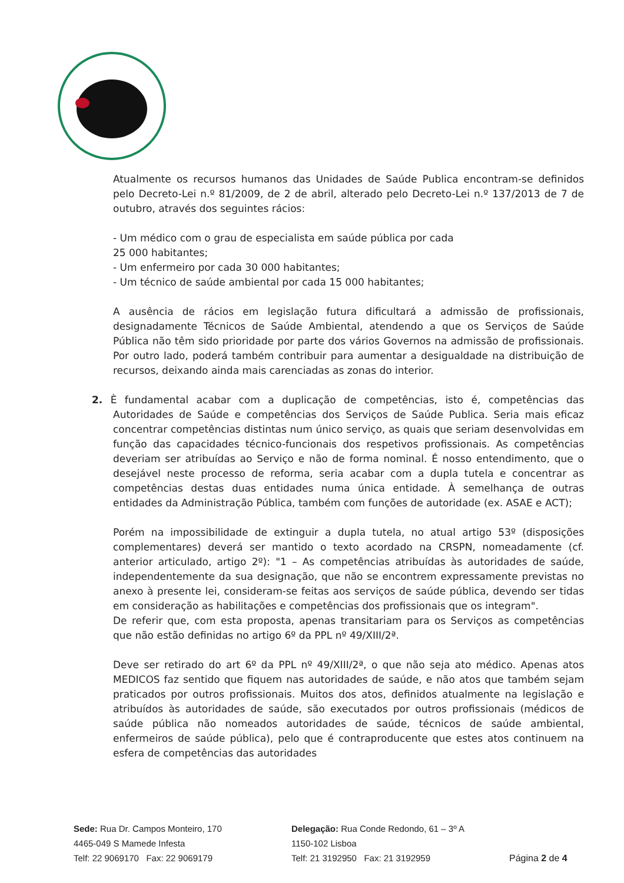Atualmente os recursos humanos das Unidades de Saúde Publica encontram-se definidos pelo Decreto-Lei n.º 81/2009, de 2 de abril, alterado pelo Decreto-Lei n.º 137/2013 de 7 de outubro, através dos seguintes rácios:
- Um médico com o grau de especialista em saúde pública por cada
25 000 habitantes;
- Um enfermeiro por cada 30 000 habitantes;
- Um técnico de saúde ambiental por cada 15 000 habitantes;
A ausência de rácios em legislação futura dificultará a admissão de profissionais, designadamente Técnicos de Saúde Ambiental, atendendo a que os Serviços de Saúde Pública não têm sido prioridade por parte dos vários Governos na admissão de profissionais. Por outro lado, poderá também contribuir para aumentar a desigualdade na distribuição de recursos, deixando ainda mais carenciadas as zonas do interior.
2. È fundamental acabar com a duplicação de competências, isto é, competências das Autoridades de Saúde e competências dos Serviços de Saúde Publica. Seria mais eficaz concentrar competências distintas num único serviço, as quais que seriam desenvolvidas em função das capacidades técnico-funcionais dos respetivos profissionais. As competências deveriam ser atribuídas ao Serviço e não de forma nominal. É nosso entendimento, que o desejável neste processo de reforma, seria acabar com a dupla tutela e concentrar as competências destas duas entidades numa única entidade. À semelhança de outras entidades da Administração Pública, também com funções de autoridade (ex. ASAE e ACT);
Porém na impossibilidade de extinguir a dupla tutela, no atual artigo 53º (disposições complementares) deverá ser mantido o texto acordado na CRSPN, nomeadamente (cf. anterior articulado, artigo 2º): "1 – As competências atribuídas às autoridades de saúde, independentemente da sua designação, que não se encontrem expressamente previstas no anexo à presente lei, consideram-se feitas aos serviços de saúde pública, devendo ser tidas em consideração as habilitações e competências dos profissionais que os integram".
De referir que, com esta proposta, apenas transitariam para os Serviços as competências que não estão definidas no artigo 6º da PPL nº 49/XIII/2ª.
Deve ser retirado do art 6º da PPL nº 49/XIII/2ª, o que não seja ato médico. Apenas atos MEDICOS faz sentido que fiquem nas autoridades de saúde, e não atos que também sejam praticados por outros profissionais. Muitos dos atos, definidos atualmente na legislação e atribuídos às autoridades de saúde, são executados por outros profissionais (médicos de saúde pública não nomeados autoridades de saúde, técnicos de saúde ambiental, enfermeiros de saúde pública), pelo que é contraproducente que estes atos continuem na esfera de competências das autoridades
Sede: Rua Dr. Campos Monteiro, 170
4465-049 S Mamede Infesta
Telf: 22 9069170 Fax: 22 9069179
Delegação: Rua Conde Redondo, 61 – 3º A
1150-102 Lisboa
Telf: 21 3192950 Fax: 21 3192959
Página 2 de 4